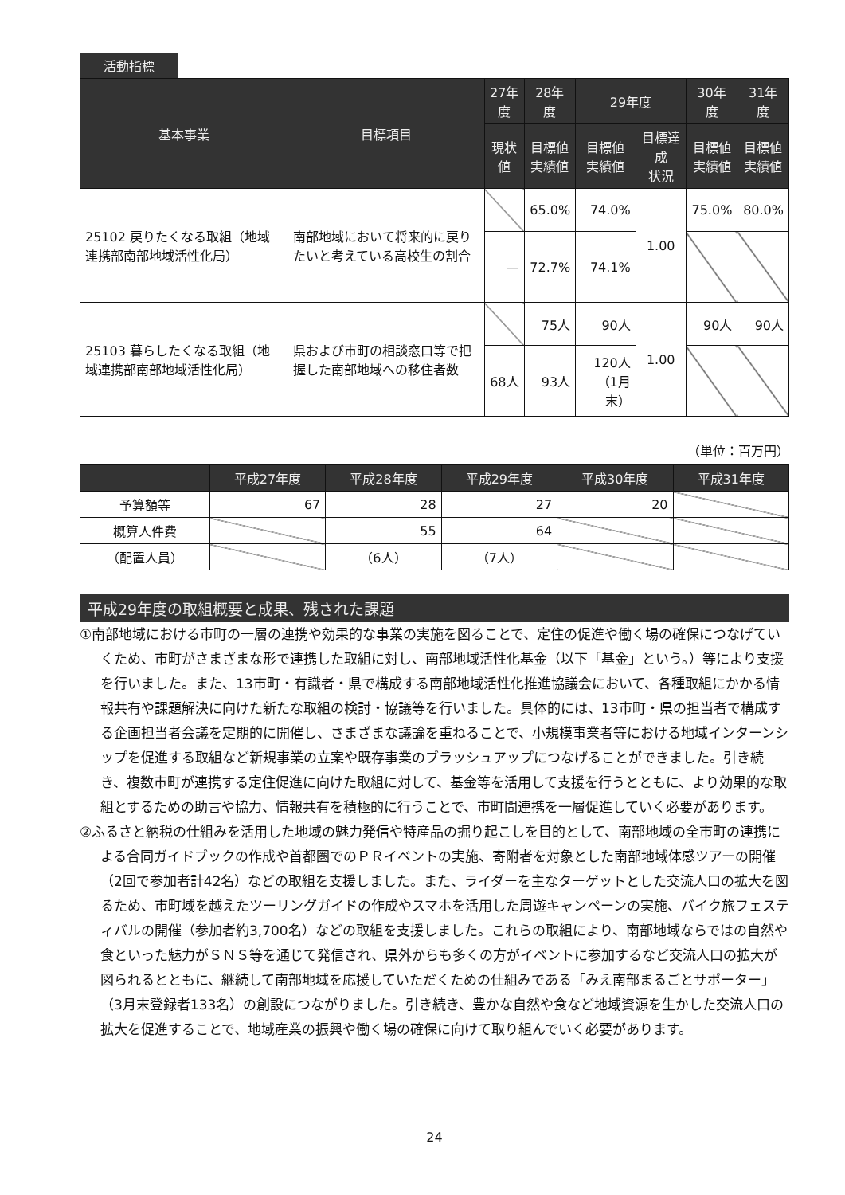活動指標
| 基本事業 | 目標項目 | 27年度 | 28年度 | 29年度 | | 30年度 | 31年度 |
| --- | --- | --- | --- | --- | --- | --- | --- |
| | | 現状値 | 目標値 実績値 | 目標値 実績値 | 目標達成 状況 | 目標値 実績値 | 目標値 実績値 |
| 25102 戻りたくなる取組（地域連携部南部地域活性化局） | 南部地域において将来的に戻りたいと考えている高校生の割合 | | 65.0% | 74.0% | 1.00 | 75.0% | 80.0% |
| | | — | 72.7% | 74.1% | | | |
| 25103 暮らしたくなる取組（地域連携部南部地域活性化局） | 県および市町の相談窓口等で把握した南部地域への移住者数 | | 75人 | 90人 | 1.00 | 90人 | 90人 |
| | | 68人 | 93人 | 120人 （1月末） | | | |
（単位：百万円）
| | 平成27年度 | 平成28年度 | 平成29年度 | 平成30年度 | 平成31年度 |
| --- | --- | --- | --- | --- | --- |
| 予算額等 | 67 | 28 | 27 | 20 | |
| 概算人件費 | | 55 | 64 | | |
| （配置人員） | | （6人） | （7人） | | |
平成29年度の取組概要と成果、残された課題
①南部地域における市町の一層の連携や効果的な事業の実施を図ることで、定住の促進や働く場の確保につなげていくため、市町がさまざまな形で連携した取組に対し、南部地域活性化基金（以下「基金」という。）等により支援を行いました。また、13市町・有識者・県で構成する南部地域活性化推進協議会において、各種取組にかかる情報共有や課題解決に向けた新たな取組の検討・協議等を行いました。具体的には、13市町・県の担当者で構成する企画担当者会議を定期的に開催し、さまざまな議論を重ねることで、小規模事業者等における地域インターンシップを促進する取組など新規事業の立案や既存事業のブラッシュアップにつなげることができました。引き続き、複数市町が連携する定住促進に向けた取組に対して、基金等を活用して支援を行うとともに、より効果的な取組とするための助言や協力、情報共有を積極的に行うことで、市町間連携を一層促進していく必要があります。
②ふるさと納税の仕組みを活用した地域の魅力発信や特産品の掘り起こしを目的として、南部地域の全市町の連携による合同ガイドブックの作成や首都圏でのＰＲイベントの実施、寄附者を対象とした南部地域体感ツアーの開催（2回で参加者計42名）などの取組を支援しました。また、ライダーを主なターゲットとした交流人口の拡大を図るため、市町域を越えたツーリングガイドの作成やスマホを活用した周遊キャンペーンの実施、バイク旅フェスティバルの開催（参加者約3,700名）などの取組を支援しました。これらの取組により、南部地域ならではの自然や食といった魅力がＳＮＳ等を通じて発信され、県外からも多くの方がイベントに参加するなど交流人口の拡大が図られるとともに、継続して南部地域を応援していただくための仕組みである「みえ南部まるごとサポーター」（3月末登録者133名）の創設につながりました。引き続き、豊かな自然や食など地域資源を生かした交流人口の拡大を促進することで、地域産業の振興や働く場の確保に向けて取り組んでいく必要があります。
24